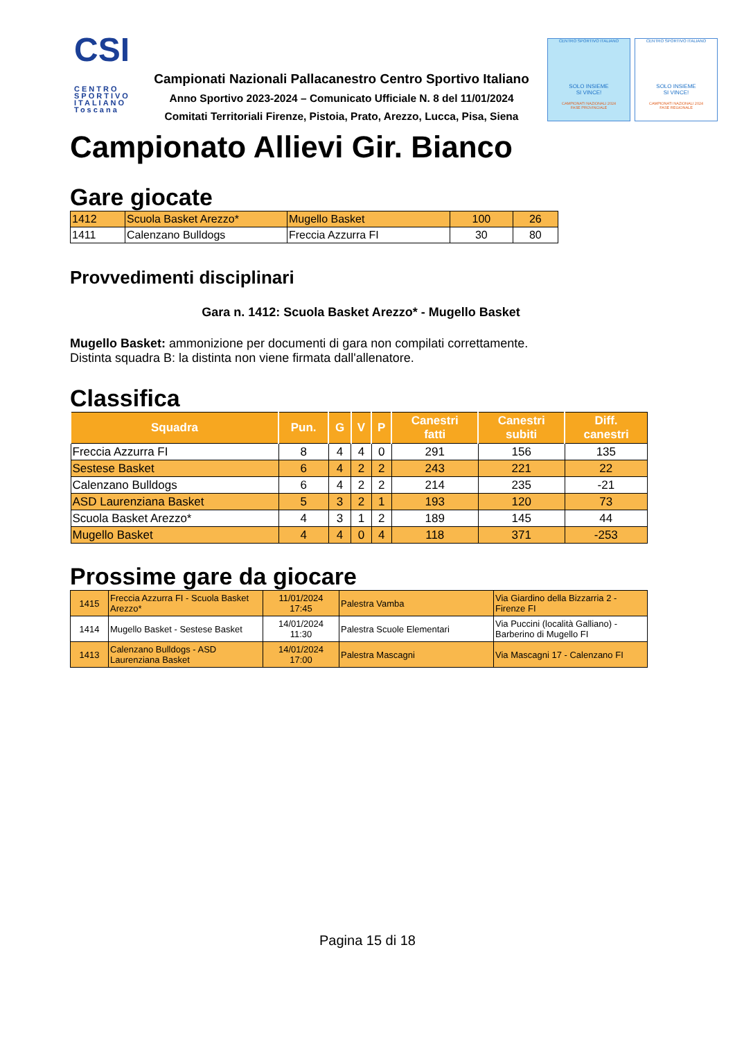CSI
CENTRO SPORTIVO ITALIANO
Toscana
Campionati Nazionali Pallacanestro Centro Sportivo Italiano
Anno Sportivo 2023-2024 – Comunicato Ufficiale N. 8 del 11/01/2024
Comitati Territoriali Firenze, Pistoia, Prato, Arezzo, Lucca, Pisa, Siena
CENTRO SPORTIVO ITALIANO
SOLO INSIEME
SI VINCE!
CAMPIONATI NAZIONALI 2024
FASE PROVINCIALE
CENTRO SPORTIVO ITALIANO
SOLO INSIEME
SI VINCE!
CAMPIONATI NAZIONALI 2024
FASE REGIONALE
Campionato Allievi Gir. Bianco
Gare giocate
| 1412 | Scuola Basket Arezzo* | Mugello Basket | 100 | 26 |
| 1411 | Calenzano Bulldogs | Freccia Azzurra FI | 30 | 80 |
Provvedimenti disciplinari
Gara n. 1412: Scuola Basket Arezzo* - Mugello Basket
Mugello Basket: ammonizione per documenti di gara non compilati correttamente.
Distinta squadra B: la distinta non viene firmata dall'allenatore.
Classifica
| Squadra | Pun. | G | V | P | Canestri fatti | Canestri subiti | Diff. canestri |
| --- | --- | --- | --- | --- | --- | --- | --- |
| Freccia Azzurra FI | 8 | 4 | 4 | 0 | 291 | 156 | 135 |
| Sestese Basket | 6 | 4 | 2 | 2 | 243 | 221 | 22 |
| Calenzano Bulldogs | 6 | 4 | 2 | 2 | 214 | 235 | -21 |
| ASD Laurenziana Basket | 5 | 3 | 2 | 1 | 193 | 120 | 73 |
| Scuola Basket Arezzo* | 4 | 3 | 1 | 2 | 189 | 145 | 44 |
| Mugello Basket | 4 | 4 | 0 | 4 | 118 | 371 | -253 |
Prossime gare da giocare
| 1415 | Freccia Azzurra FI - Scuola Basket Arezzo* | 11/01/2024 17:45 | Palestra Vamba | Via Giardino della Bizzarria 2 - Firenze FI |
| 1414 | Mugello Basket - Sestese Basket | 14/01/2024 11:30 | Palestra Scuole Elementari | Via Puccini (località Galliano) - Barberino di Mugello FI |
| 1413 | Calenzano Bulldogs - ASD Laurenziana Basket | 14/01/2024 17:00 | Palestra Mascagni | Via Mascagni 17 - Calenzano FI |
Pagina 15 di 18